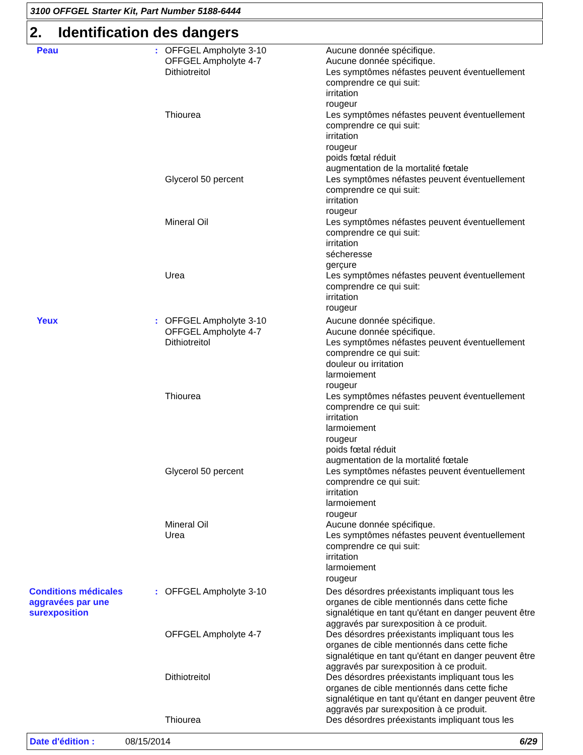3100 OFFGEL Starter Kit, Part Number 5188-6444
2. Identification des dangers
| Peau | : | OFFGEL Ampholyte 3-10 | Aucune donnée spécifique. |
| | | OFFGEL Ampholyte 4-7 | Aucune donnée spécifique. |
| | | Dithiotreitol | Les symptômes néfastes peuvent éventuellement comprendre ce qui suit: irritation rougeur |
| | | Thiourea | Les symptômes néfastes peuvent éventuellement comprendre ce qui suit: irritation rougeur poids fœtal réduit augmentation de la mortalité fœtale |
| | | Glycerol 50 percent | Les symptômes néfastes peuvent éventuellement comprendre ce qui suit: irritation rougeur |
| | | Mineral Oil | Les symptômes néfastes peuvent éventuellement comprendre ce qui suit: irritation sécheresse gerçure |
| | | Urea | Les symptômes néfastes peuvent éventuellement comprendre ce qui suit: irritation rougeur |
| Yeux | : | OFFGEL Ampholyte 3-10 | Aucune donnée spécifique. |
| | | OFFGEL Ampholyte 4-7 | Aucune donnée spécifique. |
| | | Dithiotreitol | Les symptômes néfastes peuvent éventuellement comprendre ce qui suit: douleur ou irritation larmoiement rougeur |
| | | Thiourea | Les symptômes néfastes peuvent éventuellement comprendre ce qui suit: irritation larmoiement rougeur poids fœtal réduit augmentation de la mortalité fœtale |
| | | Glycerol 50 percent | Les symptômes néfastes peuvent éventuellement comprendre ce qui suit: irritation larmoiement rougeur |
| | | Mineral Oil | Aucune donnée spécifique. |
| | | Urea | Les symptômes néfastes peuvent éventuellement comprendre ce qui suit: irritation larmoiement rougeur |
| Conditions médicales aggravées par une surexposition | : | OFFGEL Ampholyte 3-10 | Des désordres préexistants impliquant tous les organes de cible mentionnés dans cette fiche signalétique en tant qu'étant en danger peuvent être aggravés par surexposition à ce produit. |
| | | OFFGEL Ampholyte 4-7 | Des désordres préexistants impliquant tous les organes de cible mentionnés dans cette fiche signalétique en tant qu'étant en danger peuvent être aggravés par surexposition à ce produit. |
| | | Dithiotreitol | Des désordres préexistants impliquant tous les organes de cible mentionnés dans cette fiche signalétique en tant qu'étant en danger peuvent être aggravés par surexposition à ce produit. |
| | | Thiourea | Des désordres préexistants impliquant tous les |
Date d'édition : 08/15/2014 6/29